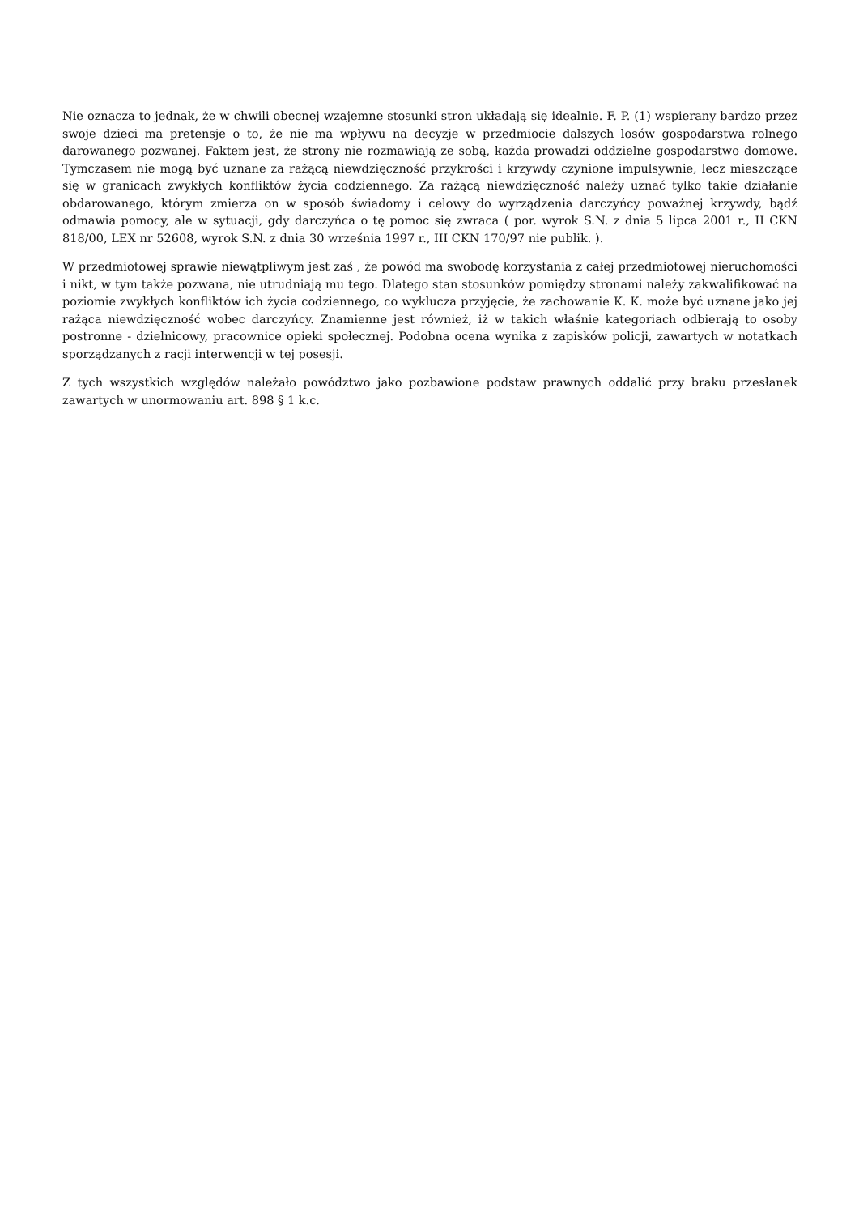Nie oznacza to jednak, że w chwili obecnej wzajemne stosunki stron układają się idealnie. F. P. (1) wspierany bardzo przez swoje dzieci ma pretensje o to, że nie ma wpływu na decyzje w przedmiocie dalszych losów gospodarstwa rolnego darowanego pozwanej. Faktem jest, że strony nie rozmawiają ze sobą, każda prowadzi oddzielne gospodarstwo domowe. Tymczasem nie mogą być uznane za rażącą niewdzięczność przykrości i krzywdy czynione impulsywnie, lecz mieszczące się w granicach zwykłych konfliktów życia codziennego. Za rażącą niewdzięczność należy uznać tylko takie działanie obdarowanego, którym zmierza on w sposób świadomy i celowy do wyrządzenia darczyńcy poważnej krzywdy, bądź odmawia pomocy, ale w sytuacji, gdy darczyńca o tę pomoc się zwraca ( por. wyrok S.N. z dnia 5 lipca 2001 r., II CKN 818/00, LEX nr 52608, wyrok S.N. z dnia 30 września 1997 r., III CKN 170/97 nie publik. ).
W przedmiotowej sprawie niewątpliwym jest zaś , że powód ma swobodę korzystania z całej przedmiotowej nieruchomości i nikt, w tym także pozwana, nie utrudniają mu tego. Dlatego stan stosunków pomiędzy stronami należy zakwalifikować na poziomie zwykłych konfliktów ich życia codziennego, co wyklucza przyjęcie, że zachowanie K. K. może być uznane jako jej rażąca niewdzięczność wobec darczyńcy. Znamienne jest również, iż w takich właśnie kategoriach odbierają to osoby postronne - dzielnicowy, pracownice opieki społecznej. Podobna ocena wynika z zapisków policji, zawartych w notatkach sporządzanych z racji interwencji w tej posesji.
Z tych wszystkich względów należało powództwo jako pozbawione podstaw prawnych oddalić przy braku przesłanek zawartych w unormowaniu art. 898 § 1 k.c.